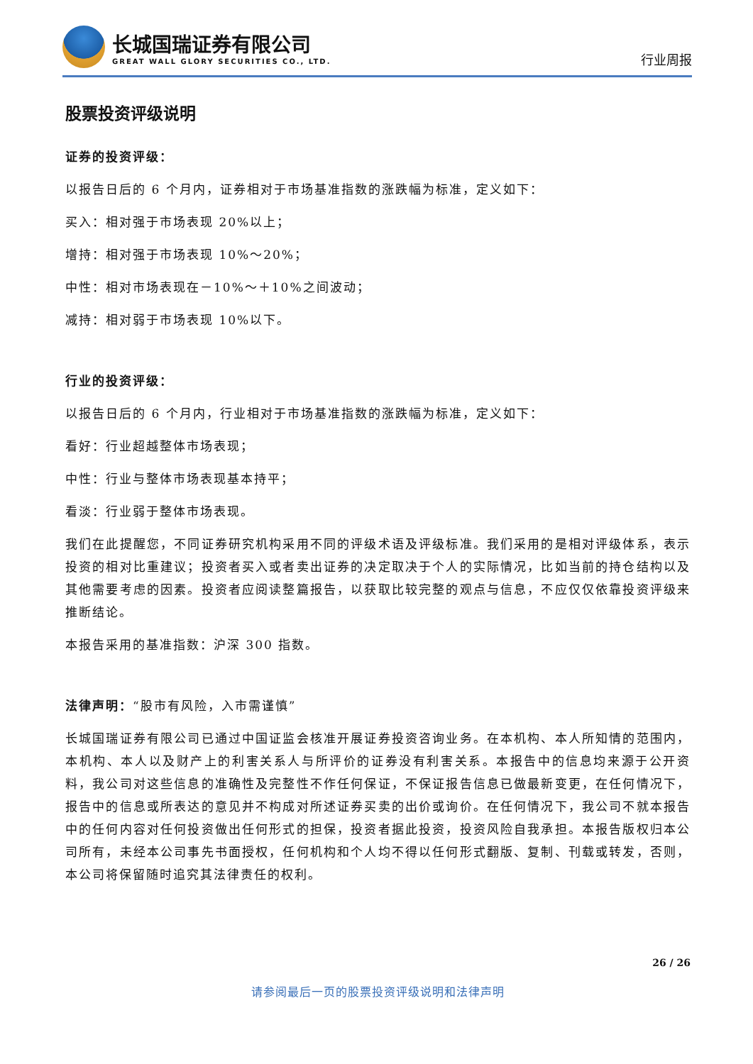长城国瑞证券有限公司
GREAT WALL GLORY SECURITIES CO., LTD.
行业周报
股票投资评级说明
证券的投资评级：
以报告日后的 6 个月内，证券相对于市场基准指数的涨跌幅为标准，定义如下：
买入：相对强于市场表现 20%以上；
增持：相对强于市场表现 10%～20%；
中性：相对市场表现在－10%～＋10%之间波动；
减持：相对弱于市场表现 10%以下。
行业的投资评级：
以报告日后的 6 个月内，行业相对于市场基准指数的涨跌幅为标准，定义如下：
看好：行业超越整体市场表现；
中性：行业与整体市场表现基本持平；
看淡：行业弱于整体市场表现。
我们在此提醒您，不同证券研究机构采用不同的评级术语及评级标准。我们采用的是相对评级体系，表示投资的相对比重建议；投资者买入或者卖出证券的决定取决于个人的实际情况，比如当前的持仓结构以及其他需要考虑的因素。投资者应阅读整篇报告，以获取比较完整的观点与信息，不应仅仅依靠投资评级来推断结论。
本报告采用的基准指数：沪深 300 指数。
法律声明：“股市有风险，入市需谨慎”
长城国瑞证券有限公司已通过中国证监会核准开展证券投资咨询业务。在本机构、本人所知情的范围内，本机构、本人以及财产上的利害关系人与所评价的证券没有利害关系。本报告中的信息均来源于公开资料，我公司对这些信息的准确性及完整性不作任何保证，不保证报告信息已做最新变更，在任何情况下，报告中的信息或所表达的意见并不构成对所述证券买卖的出价或询价。在任何情况下，我公司不就本报告中的任何内容对任何投资做出任何形式的担保，投资者据此投资，投资风险自我承担。本报告版权归本公司所有，未经本公司事先书面授权，任何机构和个人均不得以任何形式翻版、复制、刊载或转发，否则，本公司将保留随时追究其法律责任的权利。
26 / 26
请参阅最后一页的股票投资评级说明和法律声明